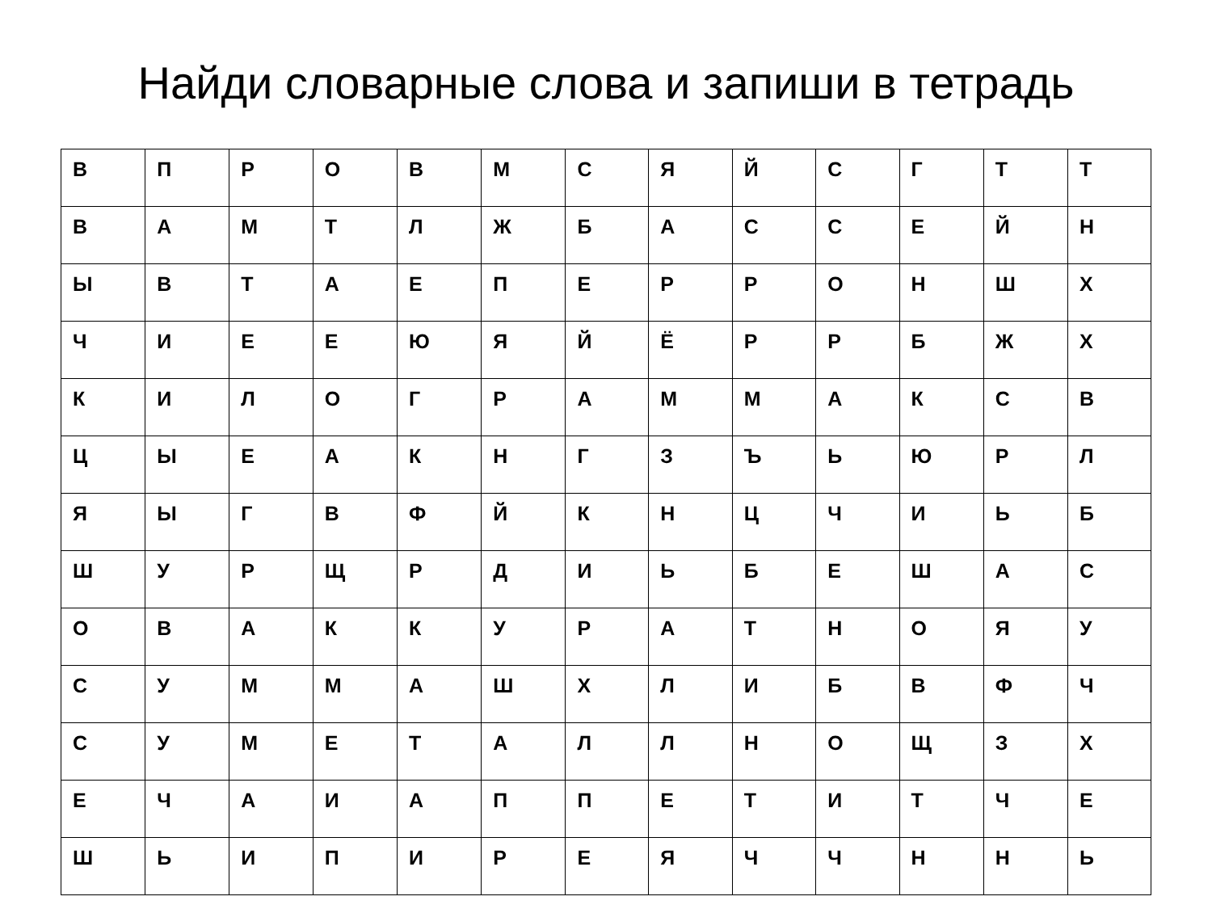Найди словарные слова и запиши в тетрадь
| В | П | Р | О | В | М | С | Я | Й | С | Г | Т | Т |
| В | А | М | Т | Л | Ж | Б | А | С | С | Е | Й | Н |
| Ы | В | Т | А | Е | П | Е | Р | Р | О | Н | Ш | Х |
| Ч | И | Е | Е | Ю | Я | Й | Ё | Р | Р | Б | Ж | Х |
| К | И | Л | О | Г | Р | А | М | М | А | К | С | В |
| Ц | Ы | Е | А | К | Н | Г | З | Ъ | Ь | Ю | Р | Л |
| Я | Ы | Г | В | Ф | Й | К | Н | Ц | Ч | И | Ь | Б |
| Ш | У | Р | Щ | Р | Д | И | Ь | Б | Е | Ш | А | С |
| О | В | А | К | К | У | Р | А | Т | Н | О | Я | У |
| С | У | М | М | А | Ш | Х | Л | И | Б | В | Ф | Ч |
| С | У | М | Е | Т | А | Л | Л | Н | О | Щ | З | Х |
| Е | Ч | А | И | А | П | П | Е | Т | И | Т | Ч | Е |
| Ш | Ь | И | П | И | Р | Е | Я | Ч | Ч | Н | Н | Ь |